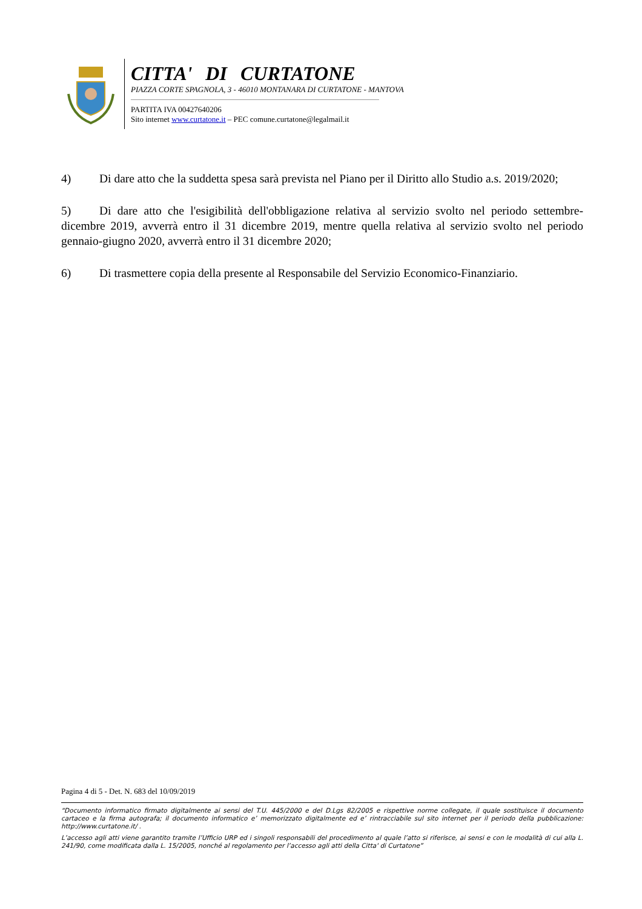CITTA' DI CURTATONE
PIAZZA CORTE SPAGNOLA, 3 - 46010 MONTANARA DI CURTATONE - MANTOVA
PARTITA IVA 00427640206
Sito internet www.curtatone.it – PEC comune.curtatone@legalmail.it
4) Di dare atto che la suddetta spesa sarà prevista nel Piano per il Diritto allo Studio a.s. 2019/2020;
5) Di dare atto che l'esigibilità dell'obbligazione relativa al servizio svolto nel periodo settembre-dicembre 2019, avverrà entro il 31 dicembre 2019, mentre quella relativa al servizio svolto nel periodo gennaio-giugno 2020, avverrà entro il 31 dicembre 2020;
6) Di trasmettere copia della presente al Responsabile del Servizio Economico-Finanziario.
Pagina 4 di 5 - Det. N. 683 del 10/09/2019
“Documento informatico firmato digitalmente ai sensi del T.U. 445/2000 e del D.Lgs 82/2005 e rispettive norme collegate, il quale sostituisce il documento cartaceo e la firma autografa; il documento informatico e’ memorizzato digitalmente ed e’ rintracciabile sul sito internet per il periodo della pubblicazione: http://www.curtatone.it/ .
L’accesso agli atti viene garantito tramite l’Ufficio URP ed i singoli responsabili del procedimento al quale l’atto si riferisce, ai sensi e con le modalità di cui alla L. 241/90, come modificata dalla L. 15/2005, nonché al regolamento per l’accesso agli atti della Citta' di Curtatone”